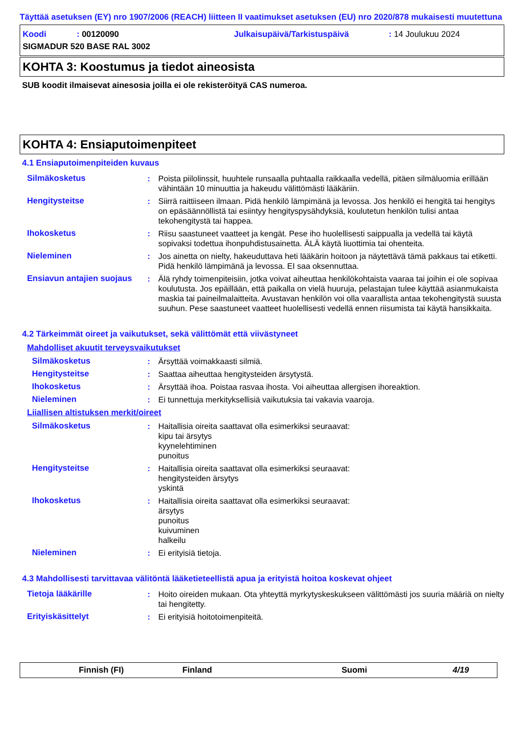Täyttää asetuksen (EY) nro 1907/2006 (REACH) liitteen II vaatimukset asetuksen (EU) nro 2020/878 mukaisesti muutettuna
Koodi: 00120090 Julkaisupäivä/Tarkistuspäivä: 14 Joulukuu 2024
SIGMADUR 520 BASE RAL 3002
KOHTA 3: Koostumus ja tiedot aineosista
SUB koodit ilmaisevat ainesosia joilla ei ole rekisteröityä CAS numeroa.
KOHTA 4: Ensiaputoimenpiteet
4.1 Ensiaputoimenpiteiden kuvaus
| Silmäkosketus | : | Poista piilolinssit, huuhtele runsaalla puhtaalla raikkaalla vedellä, pitäen silmäluomia erillään vähintään 10 minuuttia ja hakeudu välittömästi lääkäriin. |
| Hengitysteitse | : | Siirrä raittiiseen ilmaan. Pidä henkilö lämpimänä ja levossa. Jos henkilö ei hengitä tai hengitys on epäsäännöllistä tai esiintyy hengityspysähdyksiä, koulutetun henkilön tulisi antaa tekohengitystä tai happea. |
| Ihokosketus | : | Riisu saastuneet vaatteet ja kengät. Pese iho huolellisesti saippualla ja vedellä tai käytä sopivaksi todettua ihonpuhdistusainetta. ÄLÄ käytä liuottimia tai ohenteita. |
| Nieleminen | : | Jos ainetta on nielty, hakeuduttava heti lääkärin hoitoon ja näytettävä tämä pakkaus tai etiketti. Pidä henkilö lämpimänä ja levossa. EI saa oksennuttaa. |
| Ensiavun antajien suojaus | : | Älä ryhdy toimenpiteisiin, jotka voivat aiheuttaa henkilökohtaista vaaraa tai joihin ei ole sopivaa koulutusta. Jos epäillään, että paikalla on vielä huuruja, pelastajan tulee käyttää asianmukaista maskia tai paineilmalaitteita. Avustavan henkilön voi olla vaarallista antaa tekohengitystä suusta suuhun. Pese saastuneet vaatteet huolellisesti vedellä ennen riisumista tai käytä hansikkaita. |
4.2 Tärkeimmät oireet ja vaikutukset, sekä välittömät että viivästyneet
Mahdolliset akuutit terveysvaikutukset
| Silmäkosketus | : | Ärsyttää voimakkaasti silmiä. |
| Hengitysteitse | : | Saattaa aiheuttaa hengitysteiden ärsytystä. |
| Ihokosketus | : | Ärsyttää ihoa. Poistaa rasvaa ihosta. Voi aiheuttaa allergisen ihoreaktion. |
| Nieleminen | : | Ei tunnettuja merkityksellisiä vaikutuksia tai vakavia vaaroja. |
Liiallisen altistuksen merkit/oireet
| Silmäkosketus | : | Haitallisia oireita saattavat olla esimerkiksi seuraavat: kipu tai ärsytys kyynelehtiminen punoitus |
| Hengitysteitse | : | Haitallisia oireita saattavat olla esimerkiksi seuraavat: hengitysteiden ärsytys yskintä |
| Ihokosketus | : | Haitallisia oireita saattavat olla esimerkiksi seuraavat: ärsytys punoitus kuivuminen halkeilu |
| Nieleminen | : | Ei erityisiä tietoja. |
4.3 Mahdollisesti tarvittavaa välitöntä lääketieteellistä apua ja erityistä hoitoa koskevat ohjeet
| Tietoja lääkärille | : | Hoito oireiden mukaan. Ota yhteyttä myrkytyskeskukseen välittömästi jos suuria määriä on nielty tai hengitetty. |
| Erityiskäsittelyt | : | Ei erityisiä hoitotoimenpiteitä. |
Finnish (FI) Finland Suomi 4/19